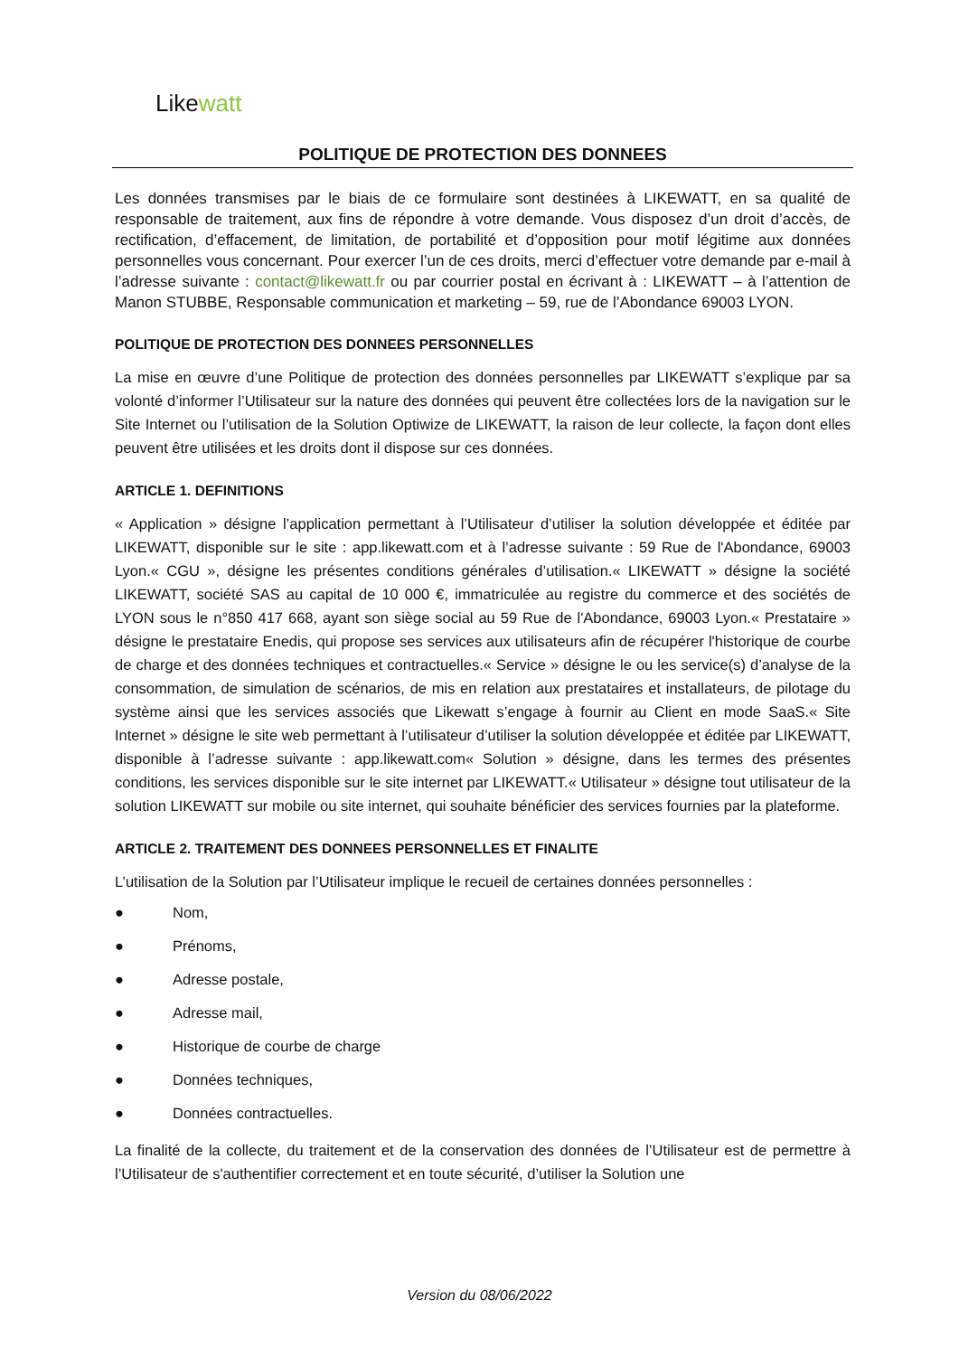Like watt
POLITIQUE DE PROTECTION DES DONNEES
Les données transmises par le biais de ce formulaire sont destinées à LIKEWATT, en sa qualité de responsable de traitement, aux fins de répondre à votre demande. Vous disposez d’un droit d’accès, de rectification, d’effacement, de limitation, de portabilité et d’opposition pour motif légitime aux données personnelles vous concernant. Pour exercer l’un de ces droits, merci d’effectuer votre demande par e-mail à l’adresse suivante : contact@likewatt.fr ou par courrier postal en écrivant à : LIKEWATT – à l’attention de Manon STUBBE, Responsable communication et marketing – 59, rue de l’Abondance 69003 LYON.
POLITIQUE DE PROTECTION DES DONNEES PERSONNELLES
La mise en œuvre d’une Politique de protection des données personnelles par LIKEWATT s’explique par sa volonté d’informer l’Utilisateur sur la nature des données qui peuvent être collectées lors de la navigation sur le Site Internet ou l’utilisation de la Solution Optiwize de LIKEWATT, la raison de leur collecte, la façon dont elles peuvent être utilisées et les droits dont il dispose sur ces données.
ARTICLE 1. DEFINITIONS
« Application » désigne l’application permettant à l’Utilisateur d’utiliser la solution développée et éditée par LIKEWATT, disponible sur le site : app.likewatt.com et à l’adresse suivante : 59 Rue de l'Abondance, 69003 Lyon.« CGU », désigne les présentes conditions générales d’utilisation.« LIKEWATT » désigne la société LIKEWATT, société SAS au capital de 10 000 €, immatriculée au registre du commerce et des sociétés de LYON sous le n°850 417 668, ayant son siège social au 59 Rue de l'Abondance, 69003 Lyon.« Prestataire » désigne le prestataire Enedis, qui propose ses services aux utilisateurs afin de récupérer l'historique de courbe de charge et des données techniques et contractuelles.« Service » désigne le ou les service(s) d’analyse de la consommation, de simulation de scénarios, de mis en relation aux prestataires et installateurs, de pilotage du système ainsi que les services associés que Likewatt s’engage à fournir au Client en mode SaaS.« Site Internet » désigne le site web permettant à l’utilisateur d’utiliser la solution développée et éditée par LIKEWATT, disponible à l’adresse suivante : app.likewatt.com« Solution » désigne, dans les termes des présentes conditions, les services disponible sur le site internet par LIKEWATT.« Utilisateur » désigne tout utilisateur de la solution LIKEWATT sur mobile ou site internet, qui souhaite bénéficier des services fournies par la plateforme.
ARTICLE 2. TRAITEMENT DES DONNEES PERSONNELLES ET FINALITE
L’utilisation de la Solution par l’Utilisateur implique le recueil de certaines données personnelles :
● Nom,
● Prénoms,
● Adresse postale,
● Adresse mail,
● Historique de courbe de charge
● Données techniques,
● Données contractuelles.
La finalité de la collecte, du traitement et de la conservation des données de l’Utilisateur est de permettre à l’Utilisateur de s'authentifier correctement et en toute sécurité, d’utiliser la Solution une
Version du 08/06/2022